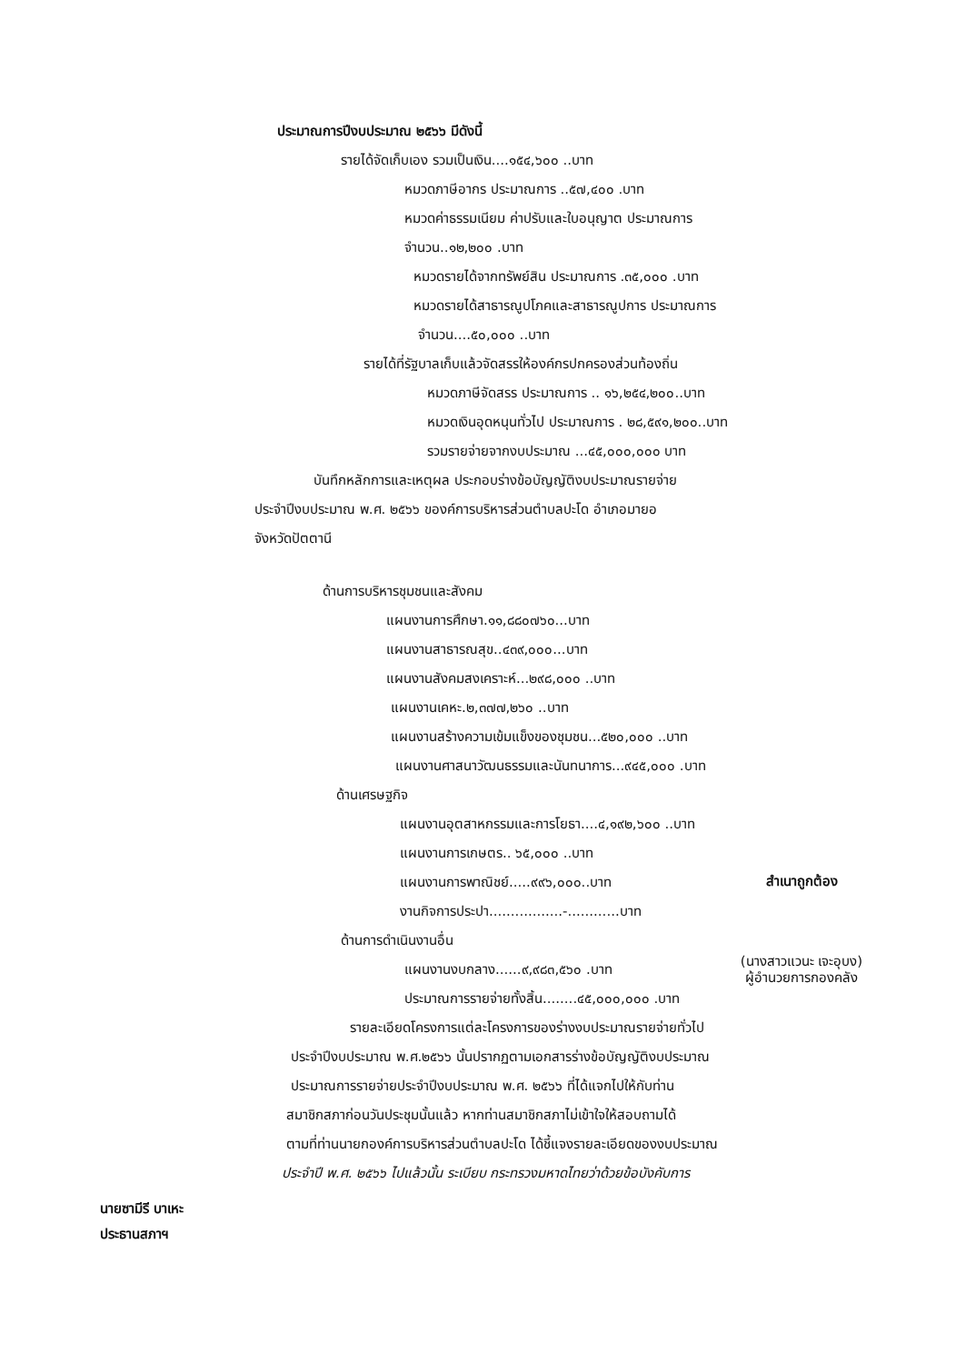ประมาณการปีงบประมาณ ๒๕๖๖ มีดังนี้
รายได้จัดเก็บเอง รวมเป็นเงิน....๑๕๔,๖๐๐ ..บาท
หมวดภาษีอากร ประมาณการ ..๕๗,๔๐๐ .บาท
หมวดค่าธรรมเนียม ค่าปรับและใบอนุญาต ประมาณการ
จำนวน..๑๒,๒๐๐ .บาท
หมวดรายได้จากทรัพย์สิน ประมาณการ .๓๕,๐๐๐ .บาท
หมวดรายได้สาธารณูปโภคและสาธารณูปการ ประมาณการ
จำนวน....๕๐,๐๐๐ ..บาท
รายได้ที่รัฐบาลเก็บแล้วจัดสรรให้องค์กรปกครองส่วนท้องถิ่น
หมวดภาษีจัดสรร ประมาณการ .. ๑๖,๒๕๔,๒๐๐..บาท
หมวดเงินอุดหนุนทั่วไป ประมาณการ . ๒๘,๕๙๑,๒๐๐..บาท
รวมรายจ่ายจากงบประมาณ ...๔๕,๐๐๐,๐๐๐ บาท
บันทึกหลักการและเหตุผล ประกอบร่างข้อบัญญัติงบประมาณรายจ่าย
ประจำปีงบประมาณ พ.ศ. ๒๕๖๖ ของค์การบริหารส่วนตำบลปะโด อำเภอมายอ
จังหวัดปัตตานี
ด้านการบริหารชุมชนและสังคม
แผนงานการศึกษา.๑๑,๘๘๐๗๖๐...บาท
แผนงานสาธารณสุข..๔๓๙,๐๐๐...บาท
แผนงานสังคมสงเคราะห์...๒๙๘,๐๐๐ ..บาท
แผนงานเคหะ.๒,๓๗๗,๒๖๐ ..บาท
แผนงานสร้างความเข้มแข็งของชุมชน...๕๒๐,๐๐๐ ..บาท
แผนงานศาสนาวัฒนธรรมและนันทนาการ...๙๔๕,๐๐๐ .บาท
ด้านเศรษฐกิจ
แผนงานอุตสาหกรรมและการโยธา....๔,๑๙๒,๖๐๐ ..บาท
แผนงานการเกษตร.. ๖๕,๐๐๐ ..บาท
แผนงานการพาณิชย์.....๙๙๖,๐๐๐..บาท
งานกิจการประปา.................-............บาท
ด้านการดำเนินงานอื่น
แผนงานงบกลาง......๙,๙๘๓,๕๖๐ .บาท
ประมาณการรายจ่ายทั้งสิ้น........๔๕,๐๐๐,๐๐๐ .บาท
รายละเอียดโครงการแต่ละโครงการของร่างงบประมาณรายจ่ายทั่วไป
ประจำปีงบประมาณ พ.ศ.๒๕๖๖ นั้นปรากฏตามเอกสารร่างข้อบัญญัติงบประมาณ
ประมาณการรายจ่ายประจำปีงบประมาณ พ.ศ. ๒๕๖๖ ที่ได้แจกไปให้กับท่าน
สมาชิกสภาก่อนวันประชุมนั้นแล้ว หากท่านสมาชิกสภาไม่เข้าใจให้สอบถามได้
ตามที่ท่านนายกองค์การบริหารส่วนตำบลปะโด ได้ชี้แจงรายละเอียดของงบประมาณ
ประจำปี พ.ศ. ๒๕๖๖ ไปแล้วนั้น ระเบียบ กระทรวงมหาดไทยว่าด้วยข้อบังคับการ
สำเนาถูกต้อง
(นางสาวแวนะ เจะอุบง)
ผู้อำนวยการกองคลัง
นายซามีรี บาเหะ
ประธานสภาฯ